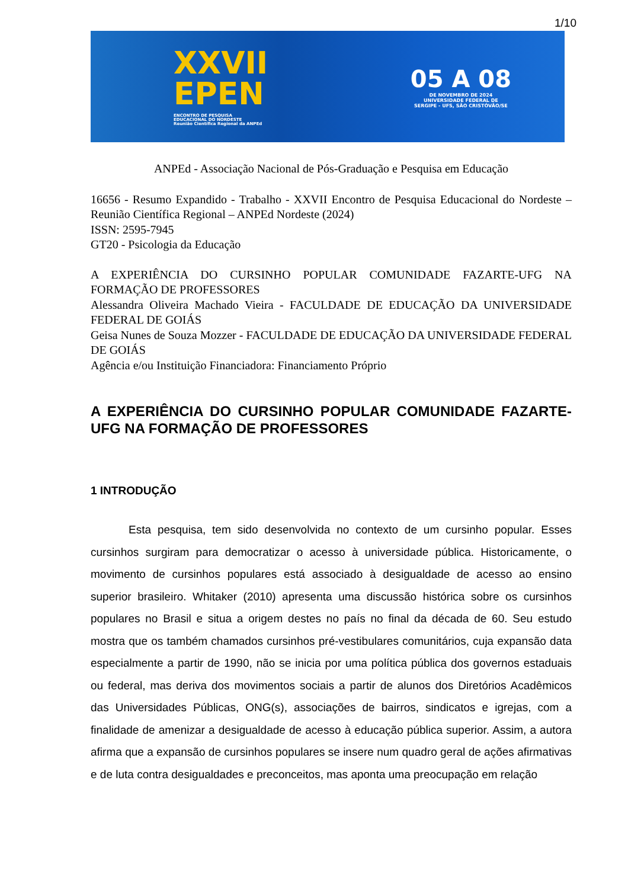1/10
XXVII
EPEN
ENCONTRO DE PESQUISA
EDUCACIONAL DO NORDESTE
Reunião Científica Regional da ANPEd
05 A 08
DE NOVEMBRO DE 2024
UNIVERSIDADE FEDERAL DE
SERGIPE - UFS, SÃO CRISTÓVÃO/SE
ANPEd - Associação Nacional de Pós-Graduação e Pesquisa em Educação
16656 - Resumo Expandido - Trabalho - XXVII Encontro de Pesquisa Educacional do Nordeste – Reunião Científica Regional – ANPEd Nordeste (2024)
ISSN: 2595-7945
GT20 - Psicologia da Educação
A EXPERIÊNCIA DO CURSINHO POPULAR COMUNIDADE FAZARTE-UFG NA FORMAÇÃO DE PROFESSORES
Alessandra Oliveira Machado Vieira - FACULDADE DE EDUCAÇÃO DA UNIVERSIDADE FEDERAL DE GOIÁS
Geisa Nunes de Souza Mozzer - FACULDADE DE EDUCAÇÃO DA UNIVERSIDADE FEDERAL DE GOIÁS
Agência e/ou Instituição Financiadora: Financiamento Próprio
A EXPERIÊNCIA DO CURSINHO POPULAR COMUNIDADE FAZARTE-UFG NA FORMAÇÃO DE PROFESSORES
1 INTRODUÇÃO
Esta pesquisa, tem sido desenvolvida no contexto de um cursinho popular. Esses cursinhos surgiram para democratizar o acesso à universidade pública. Historicamente, o movimento de cursinhos populares está associado à desigualdade de acesso ao ensino superior brasileiro. Whitaker (2010) apresenta uma discussão histórica sobre os cursinhos populares no Brasil e situa a origem destes no país no final da década de 60. Seu estudo mostra que os também chamados cursinhos pré-vestibulares comunitários, cuja expansão data especialmente a partir de 1990, não se inicia por uma política pública dos governos estaduais ou federal, mas deriva dos movimentos sociais a partir de alunos dos Diretórios Acadêmicos das Universidades Públicas, ONG(s), associações de bairros, sindicatos e igrejas, com a finalidade de amenizar a desigualdade de acesso à educação pública superior. Assim, a autora afirma que a expansão de cursinhos populares se insere num quadro geral de ações afirmativas e de luta contra desigualdades e preconceitos, mas aponta uma preocupação em relação